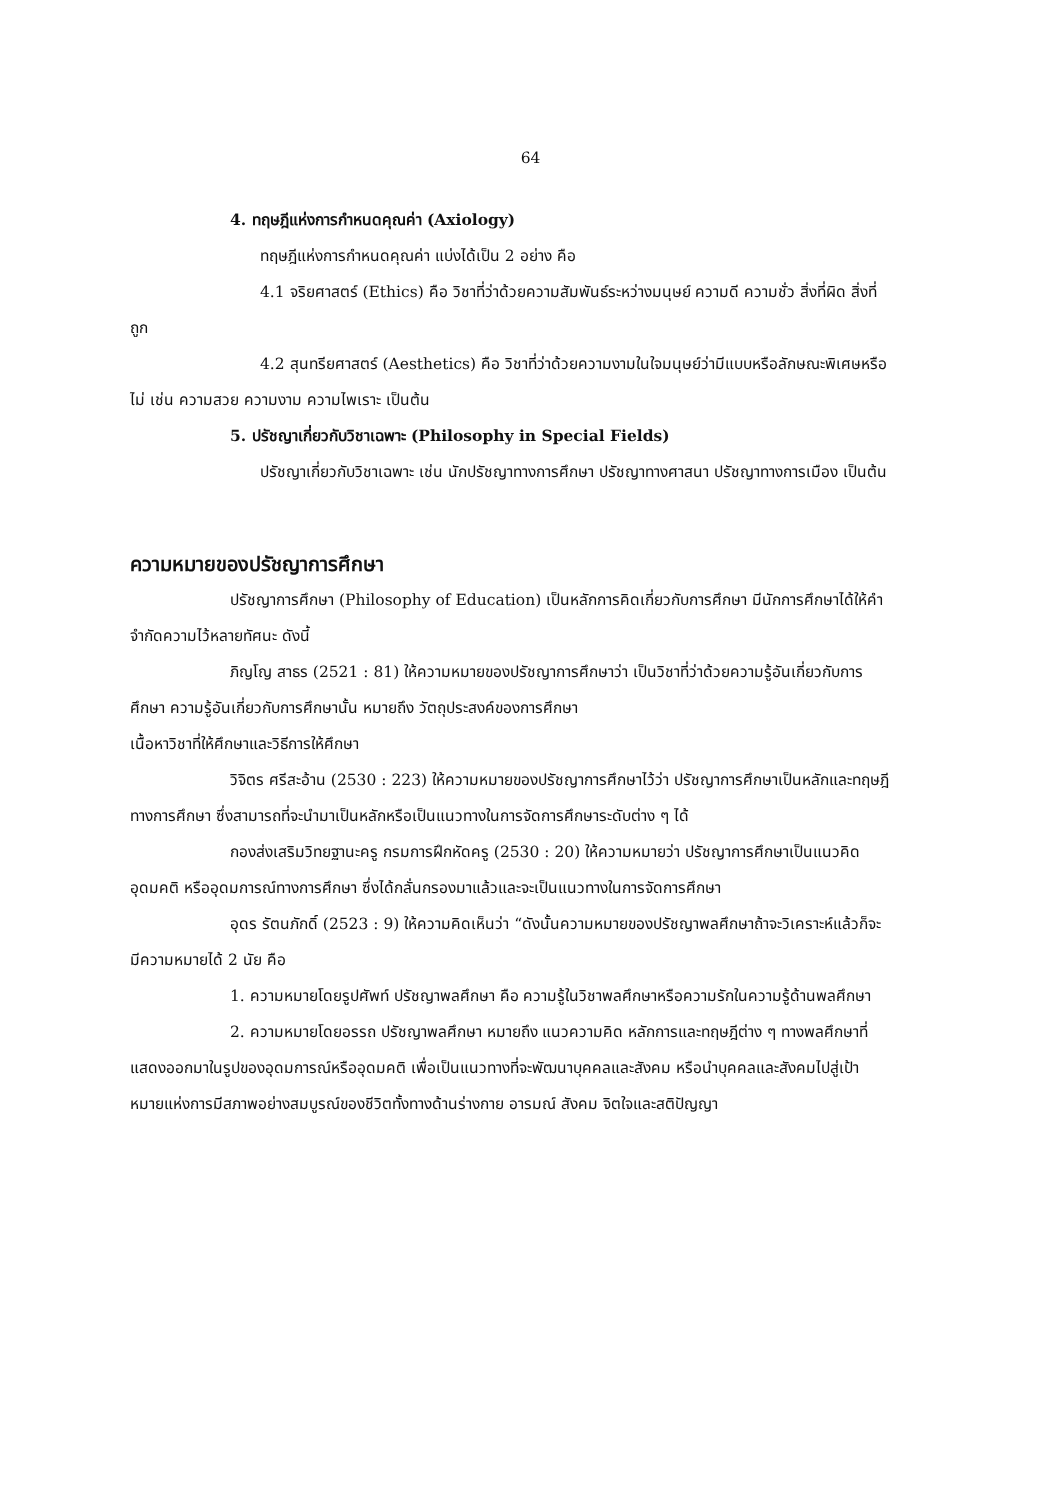64
4. ทฤษฎีแห่งการกำหนดคุณค่า (Axiology)
ทฤษฎีแห่งการกำหนดคุณค่า แบ่งได้เป็น 2 อย่าง คือ
4.1 จริยศาสตร์ (Ethics) คือ วิชาที่ว่าด้วยความสัมพันธ์ระหว่างมนุษย์ ความดี ความชั่ว สิ่งที่ผิด สิ่งที่ถูก
4.2 สุนทรียศาสตร์ (Aesthetics) คือ วิชาที่ว่าด้วยความงามในใจมนุษย์ว่ามีแบบหรือลักษณะพิเศษหรือไม่ เช่น ความสวย ความงาม ความไพเราะ เป็นต้น
5. ปรัชญาเกี่ยวกับวิชาเฉพาะ (Philosophy in Special Fields)
ปรัชญาเกี่ยวกับวิชาเฉพาะ เช่น นักปรัชญาทางการศึกษา ปรัชญาทางศาสนา ปรัชญาทางการเมือง เป็นต้น
ความหมายของปรัชญาการศึกษา
ปรัชญาการศึกษา (Philosophy of Education) เป็นหลักการคิดเกี่ยวกับการศึกษา มีนักการศึกษาได้ให้คำจำกัดความไว้หลายทัศนะ ดังนี้
ภิญโญ สาธร (2521 : 81) ให้ความหมายของปรัชญาการศึกษาว่า เป็นวิชาที่ว่าด้วยความรู้อันเกี่ยวกับการศึกษา ความรู้อันเกี่ยวกับการศึกษานั้น หมายถึง วัตถุประสงค์ของการศึกษา
เนื้อหาวิชาที่ให้ศึกษาและวิธีการให้ศึกษา
วิจิตร ศรีสะอ้าน (2530 : 223) ให้ความหมายของปรัชญาการศึกษาไว้ว่า ปรัชญาการศึกษาเป็นหลักและทฤษฎีทางการศึกษา ซึ่งสามารถที่จะนำมาเป็นหลักหรือเป็นแนวทางในการจัดการศึกษาระดับต่าง ๆ ได้
กองส่งเสริมวิทยฐานะครู กรมการฝึกหัดครู (2530 : 20) ให้ความหมายว่า ปรัชญาการศึกษาเป็นแนวคิด อุดมคติ หรืออุดมการณ์ทางการศึกษา ซึ่งได้กลั่นกรองมาแล้วและจะเป็นแนวทางในการจัดการศึกษา
อุดร รัตนภักดิ์ (2523 : 9) ให้ความคิดเห็นว่า “ดังนั้นความหมายของปรัชญาพลศึกษาถ้าจะวิเคราะห์แล้วก็จะมีความหมายได้ 2 นัย คือ
1. ความหมายโดยรูปศัพท์ ปรัชญาพลศึกษา คือ ความรู้ในวิชาพลศึกษาหรือความรักในความรู้ด้านพลศึกษา
2. ความหมายโดยอรรถ ปรัชญาพลศึกษา หมายถึง แนวความคิด หลักการและทฤษฎีต่าง ๆ ทางพลศึกษาที่แสดงออกมาในรูปของอุดมการณ์หรืออุดมคติ เพื่อเป็นแนวทางที่จะพัฒนาบุคคลและสังคม หรือนำบุคคลและสังคมไปสู่เป้าหมายแห่งการมีสภาพอย่างสมบูรณ์ของชีวิตทั้งทางด้านร่างกาย อารมณ์ สังคม จิตใจและสติปัญญา